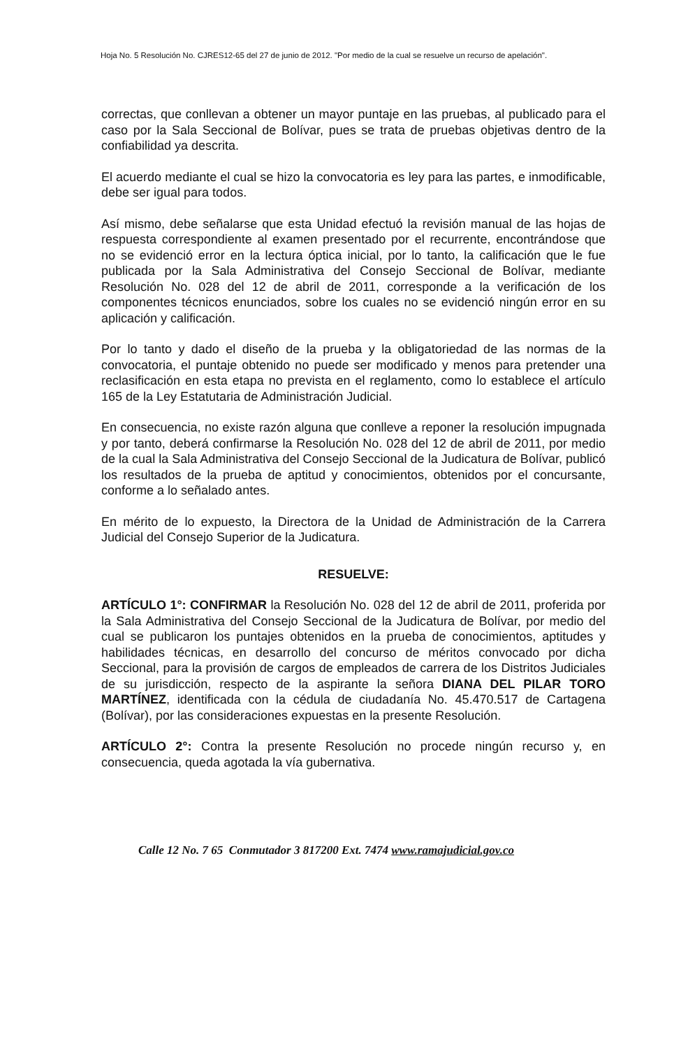Hoja No. 5 Resolución No. CJRES12-65 del 27 de junio de 2012. "Por medio de la cual se resuelve un recurso de apelación".
correctas, que conllevan a obtener un mayor puntaje en las pruebas, al publicado para el caso por la Sala Seccional de Bolívar, pues se trata de pruebas objetivas dentro de la confiabilidad ya descrita.
El acuerdo mediante el cual se hizo la convocatoria es ley para las partes, e inmodificable, debe ser igual para todos.
Así mismo, debe señalarse que esta Unidad efectuó la revisión manual de las hojas de respuesta correspondiente al examen presentado por el recurrente, encontrándose que no se evidenció error en la lectura óptica inicial, por lo tanto, la calificación que le fue publicada por la Sala Administrativa del Consejo Seccional de Bolívar, mediante Resolución No. 028 del 12 de abril de 2011, corresponde a la verificación de los componentes técnicos enunciados, sobre los cuales no se evidenció ningún error en su aplicación y calificación.
Por lo tanto y dado el diseño de la prueba y la obligatoriedad de las normas de la convocatoria, el puntaje obtenido no puede ser modificado y menos para pretender una reclasificación en esta etapa no prevista en el reglamento, como lo establece el artículo 165 de la Ley Estatutaria de Administración Judicial.
En consecuencia, no existe razón alguna que conlleve a reponer la resolución impugnada y por tanto, deberá confirmarse la Resolución No. 028 del 12 de abril de 2011, por medio de la cual la Sala Administrativa del Consejo Seccional de la Judicatura de Bolívar, publicó los resultados de la prueba de aptitud y conocimientos, obtenidos por el concursante, conforme a lo señalado antes.
En mérito de lo expuesto, la Directora de la Unidad de Administración de la Carrera Judicial del Consejo Superior de la Judicatura.
RESUELVE:
ARTÍCULO 1°: CONFIRMAR la Resolución No. 028 del 12 de abril de 2011, proferida por la Sala Administrativa del Consejo Seccional de la Judicatura de Bolívar, por medio del cual se publicaron los puntajes obtenidos en la prueba de conocimientos, aptitudes y habilidades técnicas, en desarrollo del concurso de méritos convocado por dicha Seccional, para la provisión de cargos de empleados de carrera de los Distritos Judiciales de su jurisdicción, respecto de la aspirante la señora DIANA DEL PILAR TORO MARTÍNEZ, identificada con la cédula de ciudadanía No. 45.470.517 de Cartagena (Bolívar), por las consideraciones expuestas en la presente Resolución.
ARTÍCULO 2°: Contra la presente Resolución no procede ningún recurso y, en consecuencia, queda agotada la vía gubernativa.
Calle 12 No. 7 65 Conmutador 3 817200 Ext. 7474 www.ramajudicial.gov.co